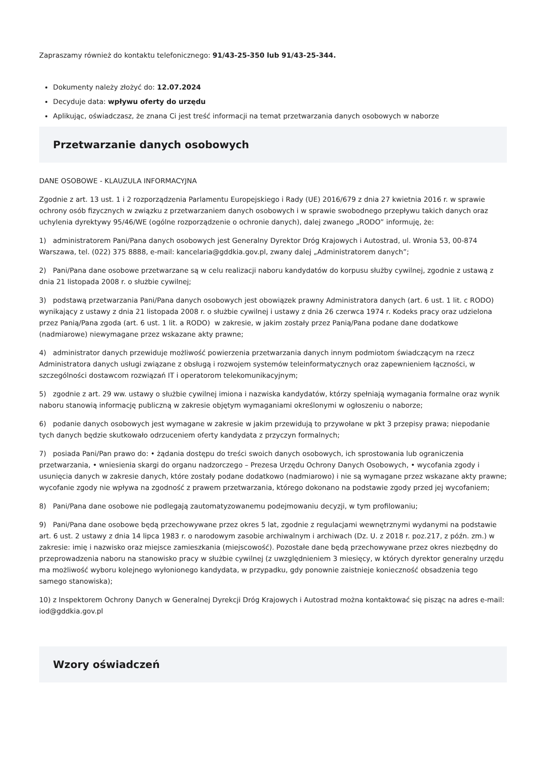Zapraszamy również do kontaktu telefonicznego: 91/43-25-350 lub 91/43-25-344.
Dokumenty należy złożyć do: 12.07.2024
Decyduje data: wpływu oferty do urzędu
Aplikując, oświadczasz, że znana Ci jest treść informacji na temat przetwarzania danych osobowych w naborze
Przetwarzanie danych osobowych
DANE OSOBOWE - KLAUZULA INFORMACYJNA
Zgodnie z art. 13 ust. 1 i 2 rozporządzenia Parlamentu Europejskiego i Rady (UE) 2016/679 z dnia 27 kwietnia 2016 r. w sprawie ochrony osób fizycznych w związku z przetwarzaniem danych osobowych i w sprawie swobodnego przepływu takich danych oraz uchylenia dyrektywy 95/46/WE (ogólne rozporządzenie o ochronie danych), dalej zwanego „RODO” informuję, że:
1) administratorem Pani/Pana danych osobowych jest Generalny Dyrektor Dróg Krajowych i Autostrad, ul. Wronia 53, 00-874 Warszawa, tel. (022) 375 8888, e-mail: kancelaria@gddkia.gov.pl, zwany dalej „Administratorem danych”;
2) Pani/Pana dane osobowe przetwarzane są w celu realizacji naboru kandydatów do korpusu służby cywilnej, zgodnie z ustawą z dnia 21 listopada 2008 r. o służbie cywilnej;
3) podstawą przetwarzania Pani/Pana danych osobowych jest obowiązek prawny Administratora danych (art. 6 ust. 1 lit. c RODO) wynikający z ustawy z dnia 21 listopada 2008 r. o służbie cywilnej i ustawy z dnia 26 czerwca 1974 r. Kodeks pracy oraz udzielona przez Panią/Pana zgoda (art. 6 ust. 1 lit. a RODO) w zakresie, w jakim zostały przez Panią/Pana podane dane dodatkowe (nadmiarowe) niewymagane przez wskazane akty prawne;
4) administrator danych przewiduje możliwość powierzenia przetwarzania danych innym podmiotom świadczącym na rzecz Administratora danych usługi związane z obsługą i rozwojem systemów teleinformatycznych oraz zapewnieniem łączności, w szczególności dostawcom rozwiązań IT i operatorom telekomunikacyjnym;
5) zgodnie z art. 29 ww. ustawy o służbie cywilnej imiona i nazwiska kandydatów, którzy spełniają wymagania formalne oraz wynik naboru stanowią informację publiczną w zakresie objętym wymaganiami określonymi w ogłoszeniu o naborze;
6) podanie danych osobowych jest wymagane w zakresie w jakim przewidują to przywołane w pkt 3 przepisy prawa; niepodanie tych danych będzie skutkowało odrzuceniem oferty kandydata z przyczyn formalnych;
7) posiada Pani/Pan prawo do: • żądania dostępu do treści swoich danych osobowych, ich sprostowania lub ograniczenia przetwarzania, • wniesienia skargi do organu nadzorczego – Prezesa Urzędu Ochrony Danych Osobowych, • wycofania zgody i usunięcia danych w zakresie danych, które zostały podane dodatkowo (nadmiarowo) i nie są wymagane przez wskazane akty prawne; wycofanie zgody nie wpływa na zgodność z prawem przetwarzania, którego dokonano na podstawie zgody przed jej wycofaniem;
8) Pani/Pana dane osobowe nie podlegają zautomatyzowanemu podejmowaniu decyzji, w tym profilowaniu;
9) Pani/Pana dane osobowe będą przechowywane przez okres 5 lat, zgodnie z regulacjami wewnętrznymi wydanymi na podstawie art. 6 ust. 2 ustawy z dnia 14 lipca 1983 r. o narodowym zasobie archiwalnym i archiwach (Dz. U. z 2018 r. poz.217, z późn. zm.) w zakresie: imię i nazwisko oraz miejsce zamieszkania (miejscowość). Pozostałe dane będą przechowywane przez okres niezbędny do przeprowadzenia naboru na stanowisko pracy w służbie cywilnej (z uwzględnieniem 3 miesięcy, w których dyrektor generalny urzędu ma możliwość wyboru kolejnego wyłonionego kandydata, w przypadku, gdy ponownie zaistnieje konieczność obsadzenia tego samego stanowiska);
10) z Inspektorem Ochrony Danych w Generalnej Dyrekcji Dróg Krajowych i Autostrad można kontaktować się pisząc na adres e-mail: iod@gddkia.gov.pl
Wzory oświadczeń